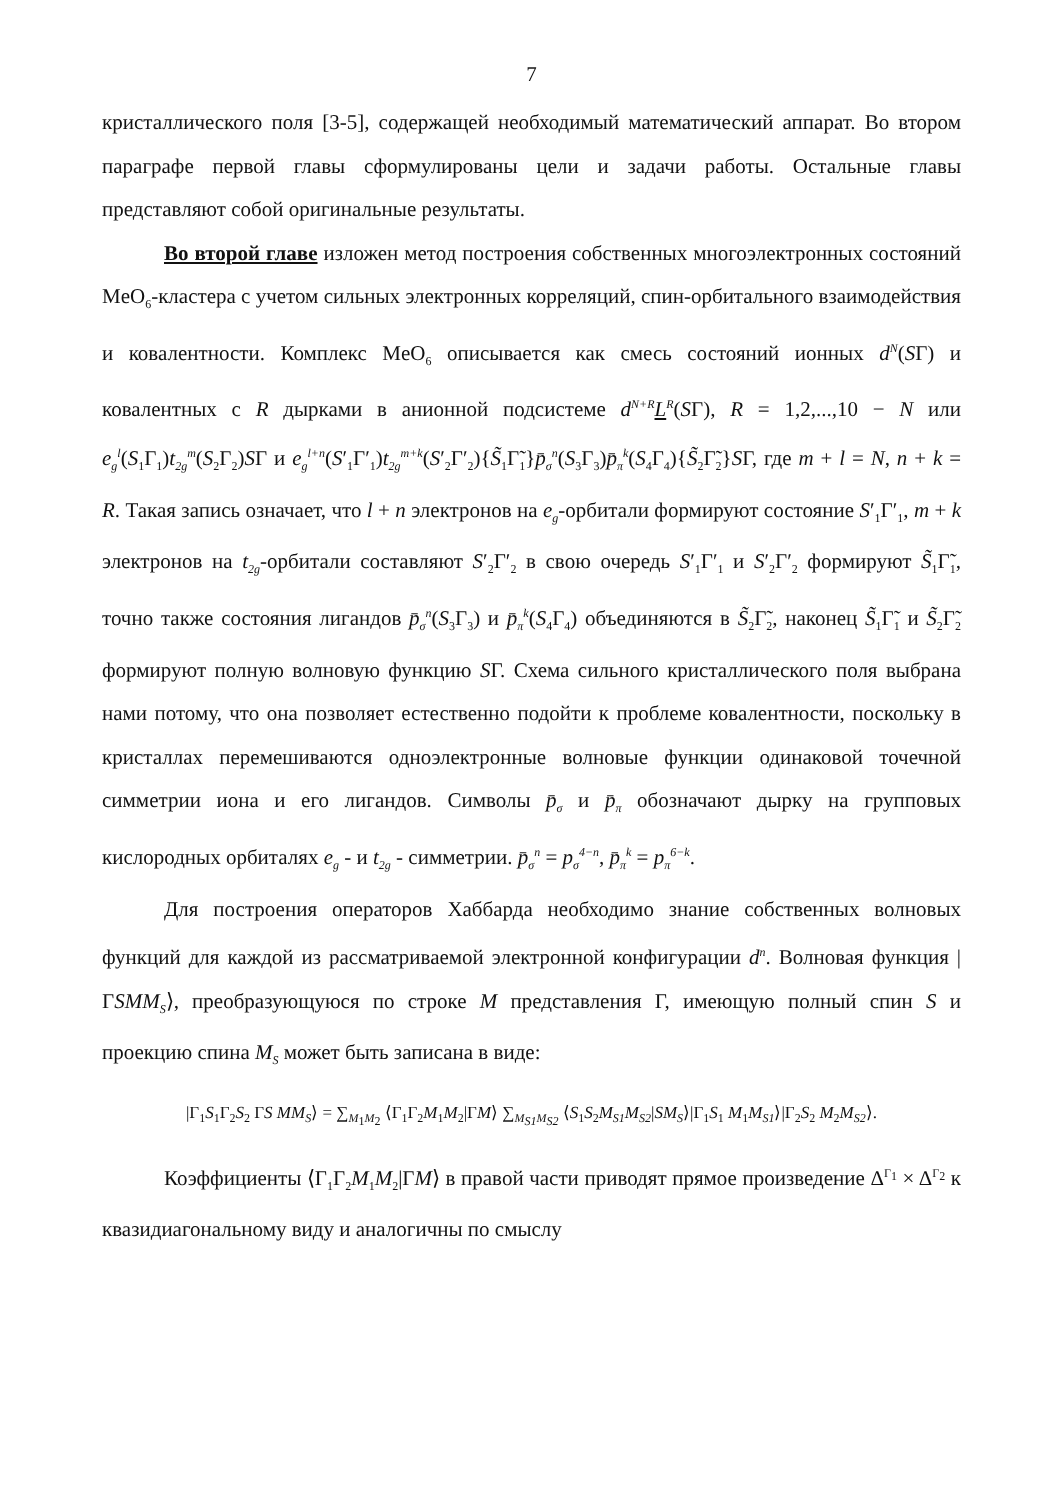7
кристаллического поля [3-5], содержащей необходимый математический аппарат. Во втором параграфе первой главы сформулированы цели и задачи работы. Остальные главы представляют собой оригинальные результаты.
Во второй главе изложен метод построения собственных многоэлектронных состояний MeO<sub>6</sub>-кластера с учетом сильных электронных корреляций, спин-орбитального взаимодействия и ковалентности. Комплекс MeO<sub>6</sub> описывается как смесь состояний ионных d<sup>N</sup>(SΓ) и ковалентных с R дырками в анионной подсистеме d<sup>N+R</sup>L<sup>R</sup>(SΓ), R = 1,2,...,10 − N или e<sub>g</sub><sup>l</sup>(S<sub>1</sub>Γ<sub>1</sub>)t<sub>2g</sub><sup>m</sup>(S<sub>2</sub>Γ<sub>2</sub>)SΓ и e<sub>g</sub><sup>l+n</sup>(S′<sub>1</sub>Γ′<sub>1</sub>)t<sub>2g</sub><sup>m+k</sup>(S′<sub>2</sub>Γ′<sub>2</sub>){S̃<sub>1</sub>Γ̃<sub>1</sub>}p̄<sub>σ</sub><sup>n</sup>(S<sub>3</sub>Γ<sub>3</sub>)p̄<sub>π</sub><sup>k</sup>(S<sub>4</sub>Γ<sub>4</sub>){S̃<sub>2</sub>Γ̃<sub>2</sub>}SΓ, где m + l = N, n + k = R. Такая запись означает, что l + n электронов на e<sub>g</sub>-орбитали формируют состояние S′<sub>1</sub>Γ′<sub>1</sub>, m + k электронов на t<sub>2g</sub>-орбитали составляют S′<sub>2</sub>Γ′<sub>2</sub> в свою очередь S′<sub>1</sub>Γ′<sub>1</sub> и S′<sub>2</sub>Γ′<sub>2</sub> формируют S̃<sub>1</sub>Γ̃<sub>1</sub>, точно также состояния лигандов p̄<sub>σ</sub><sup>n</sup>(S<sub>3</sub>Γ<sub>3</sub>) и p̄<sub>π</sub><sup>k</sup>(S<sub>4</sub>Γ<sub>4</sub>) объединяются в S̃<sub>2</sub>Γ̃<sub>2</sub>, наконец S̃<sub>1</sub>Γ̃<sub>1</sub> и S̃<sub>2</sub>Γ̃<sub>2</sub> формируют полную волновую функцию SΓ. Схема сильного кристаллического поля выбрана нами потому, что она позволяет естественно подойти к проблеме ковалентности, поскольку в кристаллах перемешиваются одноэлектронные волновые функции одинаковой точечной симметрии иона и его лигандов. Символы p̄<sub>σ</sub> и p̄<sub>π</sub> обозначают дырку на групповых кислородных орбиталях e<sub>g</sub> - и t<sub>2g</sub> - симметрии. p̄<sub>σ</sub><sup>n</sup> = p<sub>σ</sub><sup>4−n</sup>, p̄<sub>π</sub><sup>k</sup> = p<sub>π</sub><sup>6−k</sup>.
Для построения операторов Хаббарда необходимо знание собственных волновых функций для каждой из рассматриваемой электронной конфигурации d<sup>n</sup>. Волновая функция |ΓSMM<sub>S</sub>⟩, преобразующуюся по строке M представления Γ, имеющую полный спин S и проекцию спина M<sub>S</sub> может быть записана в виде:
|Γ<sub>1</sub>S<sub>1</sub>Γ<sub>2</sub>S<sub>2</sub> ΓS MM<sub>S</sub>⟩ = ∑<sub>M<sub>1</sub>M<sub>2</sub></sub> ⟨Γ<sub>1</sub>Γ<sub>2</sub>M<sub>1</sub>M<sub>2</sub>|ΓM⟩ ∑<sub>M<sub>S1</sub>M<sub>S2</sub></sub> ⟨S<sub>1</sub>S<sub>2</sub>M<sub>S1</sub>M<sub>S2</sub>|SM<sub>S</sub>⟩|Γ<sub>1</sub>S<sub>1</sub> M<sub>1</sub>M<sub>S1</sub>⟩|Γ<sub>2</sub>S<sub>2</sub> M<sub>2</sub>M<sub>S2</sub>⟩.
Коэффициенты ⟨Γ<sub>1</sub>Γ<sub>2</sub>M<sub>1</sub>M<sub>2</sub>|ΓM⟩ в правой части приводят прямое произведение Δ<sup>Γ<sub>1</sub></sup> × Δ<sup>Γ<sub>2</sub></sup> к квазидиагональному виду и аналогичны по смыслу